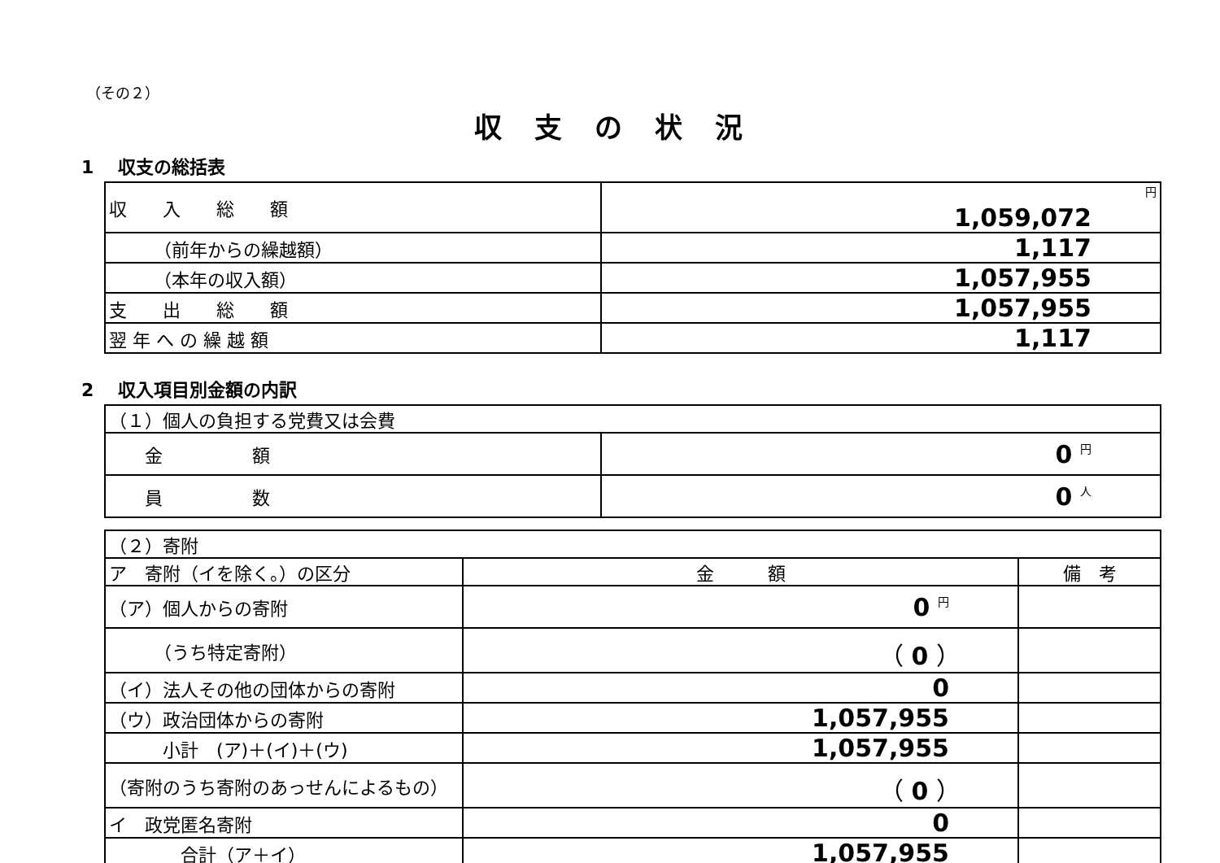（その２）
収支の状況
1　 収支の総括表
| 収 入 総 額 | 円 1,059,072 |
| （前年からの繰越額） | 1,117 |
| （本年の収入額） | 1,057,955 |
| 支 出 総 額 | 1,057,955 |
| 翌 年 へ の 繰 越 額 | 1,117 |
2　 収入項目別金額の内訳
| （１）個人の負担する党費又は会費 | |
| 金 額 | 0 円 |
| 員 数 | 0 人 |
| （２）寄附 | | |
| ア 寄附（イを除く。）の区分 | 金 額 | 備 考 |
| （ア）個人からの寄附 | 0 円 | |
| （うち特定寄附） | （ 0 ） | |
| （イ）法人その他の団体からの寄附 | 0 | |
| （ウ）政治団体からの寄附 | 1,057,955 | |
| 小計 (ア)＋(イ)＋(ウ) | 1,057,955 | |
| （寄附のうち寄附のあっせんによるもの） | （ 0 ） | |
| イ 政党匿名寄附 | 0 | |
| 合計（ア＋イ） | 1,057,955 | |